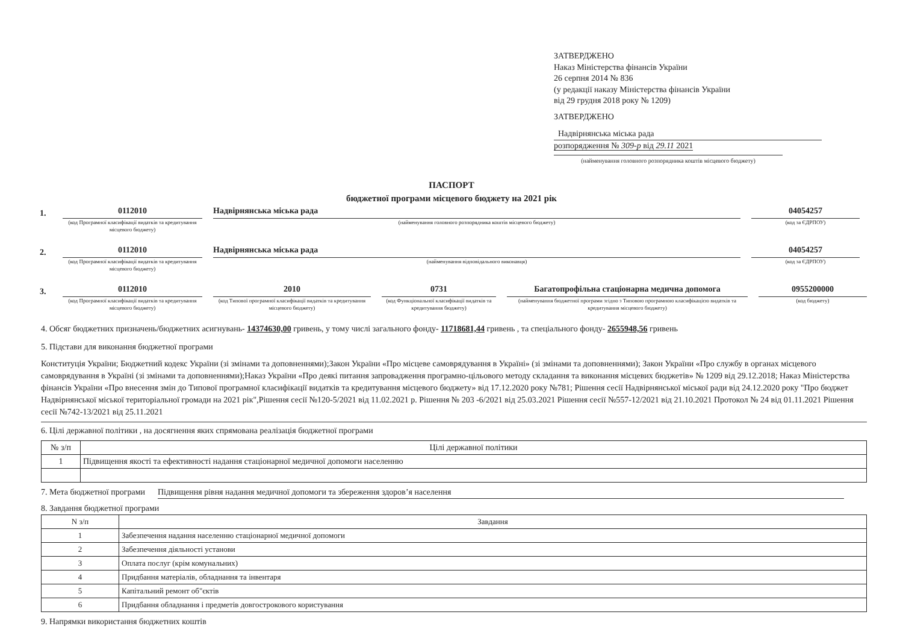ЗАТВЕРДЖЕНО
Наказ Міністерства фінансів України
26 серпня 2014 № 836
(у редакції наказу Міністерства фінансів України
від 29 грудня 2018 року № 1209)
ЗАТВЕРДЖЕНО
Надвірнянська міська рада
розпорядження № 309-р від 29.11 2021
(найменування головного розпорядника коштів місцевого бюджету)
ПАСПОРТ
бюджетної програми місцевого бюджету на 2021 рік
1.
0112010
(код Програмної класифікації видатків та кредитування місцевого бюджету)
Надвірнянська міська рада
(найменування головного розпорядника коштів місцевого бюджету)
04054257
(код за ЄДРПОУ)
2.
0112010
(код Програмної класифікації видатків та кредитування місцевого бюджету)
Надвірнянська міська рада
(найменування відповідального виконавця)
04054257
(код за ЄДРПОУ)
3.
0112010
(код Програмної класифікації видатків та кредитування місцевого бюджету)
2010
(код Типової програмної класифікації видатків та кредитування місцевого бюджету)
0731
(код Функціональної класифікації видатків та кредитування бюджету)
Багатопрофільна стаціонарна медична допомога
(найменування бюджетної програми згідно з Типовою програмною класифікацією видатків та кредитування місцевого бюджету)
0955200000
(код бюджету)
4. Обсяг бюджетних призначень/бюджетних асигнувань- 14374630,00 гривень, у тому числі загального фонду- 11718681,44 гривень , та спеціального фонду- 2655948,56 гривень
5. Підстави для виконання бюджетної програми
Конституція України; Бюджетний кодекс України (зі змінами та доповненнями);Закон України «Про місцеве самоврядування в Україні» (зі змінами та доповненнями); Закон України «Про службу в органах місцевого самоврядування в Україні (зі змінами та доповненнями);Наказ України «Про деякі питання запровадження програмно-цільового методу складання та виконання місцевих бюджетів» № 1209 від 29.12.2018; Наказ Міністерства фінансів України «Про внесення змін до Типової програмної класифікації видатків та кредитування місцевого бюджету» від 17.12.2020 року №781; Рішення сесії Надвірнянської міської ради від 24.12.2020 року "Про бюджет Надвірнянської міської територіальної громади на 2021 рік",Рішення сесії №120-5/2021 від 11.02.2021 р. Рішення № 203 -6/2021 від 25.03.2021 Рішення сесії №557-12/2021 від 21.10.2021 Протокол № 24 від 01.11.2021 Рішення сесії №742-13/2021 від 25.11.2021
6. Цілі державної політики , на досягнення яких спрямована реалізація бюджетної програми
| № з/п | Цілі державної політики |
| --- | --- |
| 1 | Підвищення якості та ефективності надання стаціонарної медичної допомоги населенню |
7. Мета бюджетної програми Підвищення рівня надання медичної допомоги та збереження здоров’я населення
8. Завдання бюджетної програми
| N з/п | Завдання |
| --- | --- |
| 1 | Забезпечення надання населенню стаціонарної медичної допомоги |
| 2 | Забезпечення діяльності установи |
| 3 | Оплата послуг (крім комунальних) |
| 4 | Придбання матеріалів, обладнання та інвентаря |
| 5 | Капітальний ремонт об"єктів |
| 6 | Придбання обладнання і предметів довгострокового користування |
9. Напрямки використання бюджетних коштів